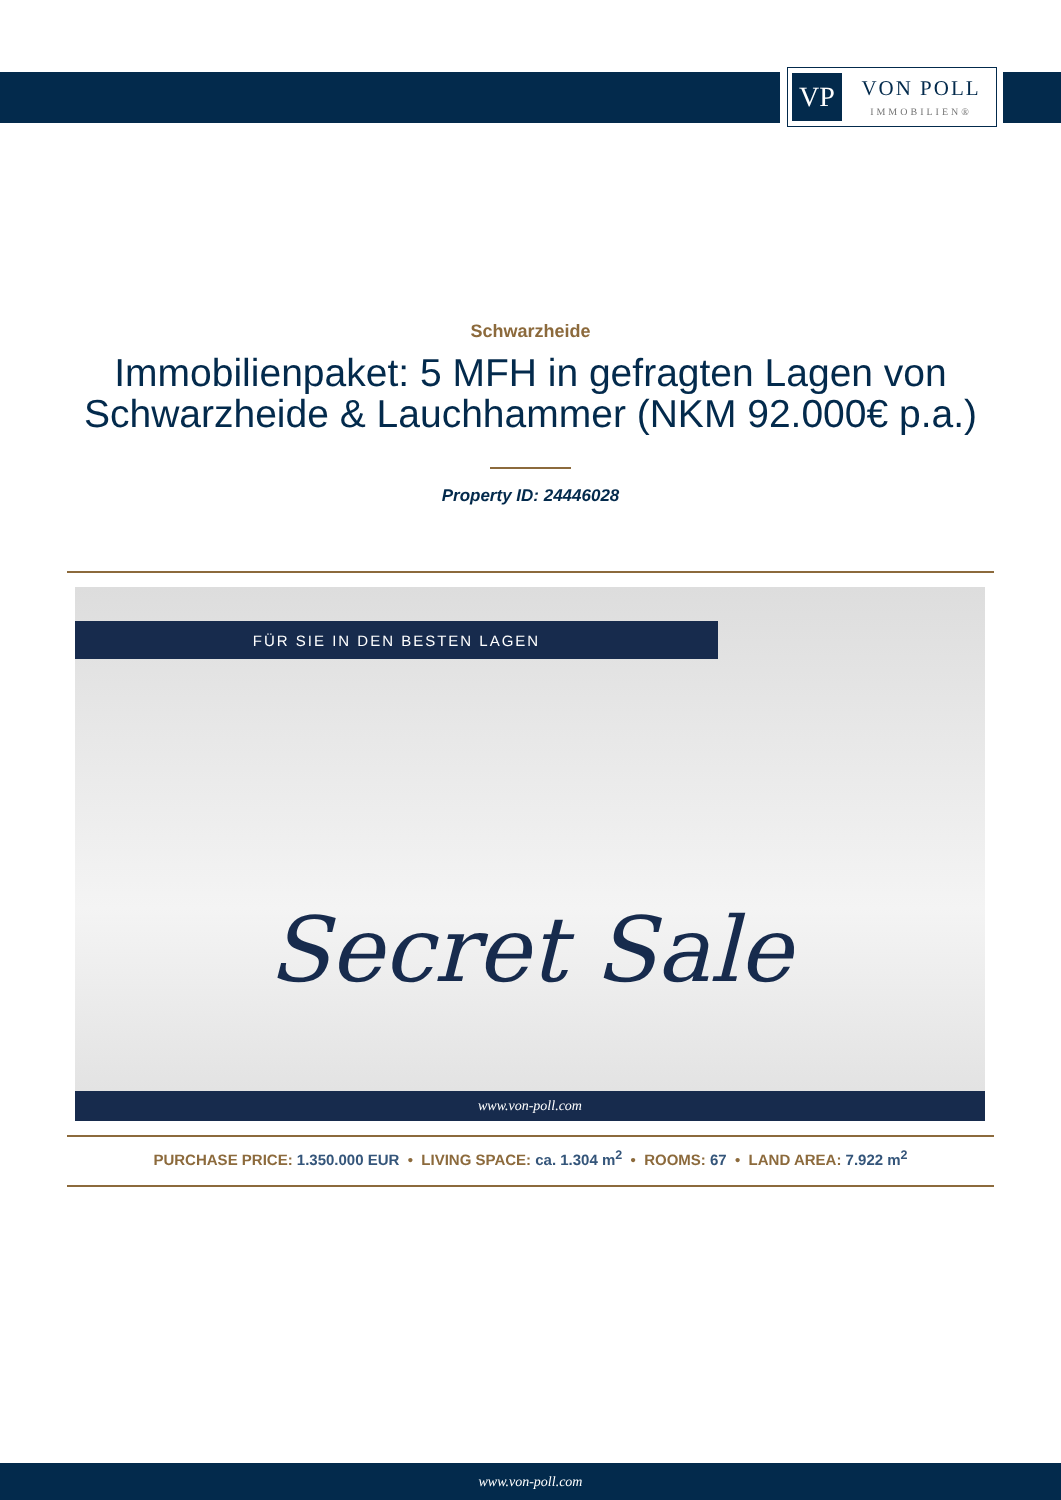VP
VON POLL
IMMOBILIEN®
Schwarzheide
Immobilienpaket: 5 MFH in gefragten Lagen von
Schwarzheide & Lauchhammer (NKM 92.000€ p.a.)
Property ID: 24446028
FÜR SIE IN DEN BESTEN LAGEN
Secret Sale
www.von-poll.com
PURCHASE PRICE: 1.350.000 EUR • LIVING SPACE: ca. 1.304 m<sup>2</sup> • ROOMS: 67 • LAND AREA: 7.922 m<sup>2</sup>
www.von-poll.com